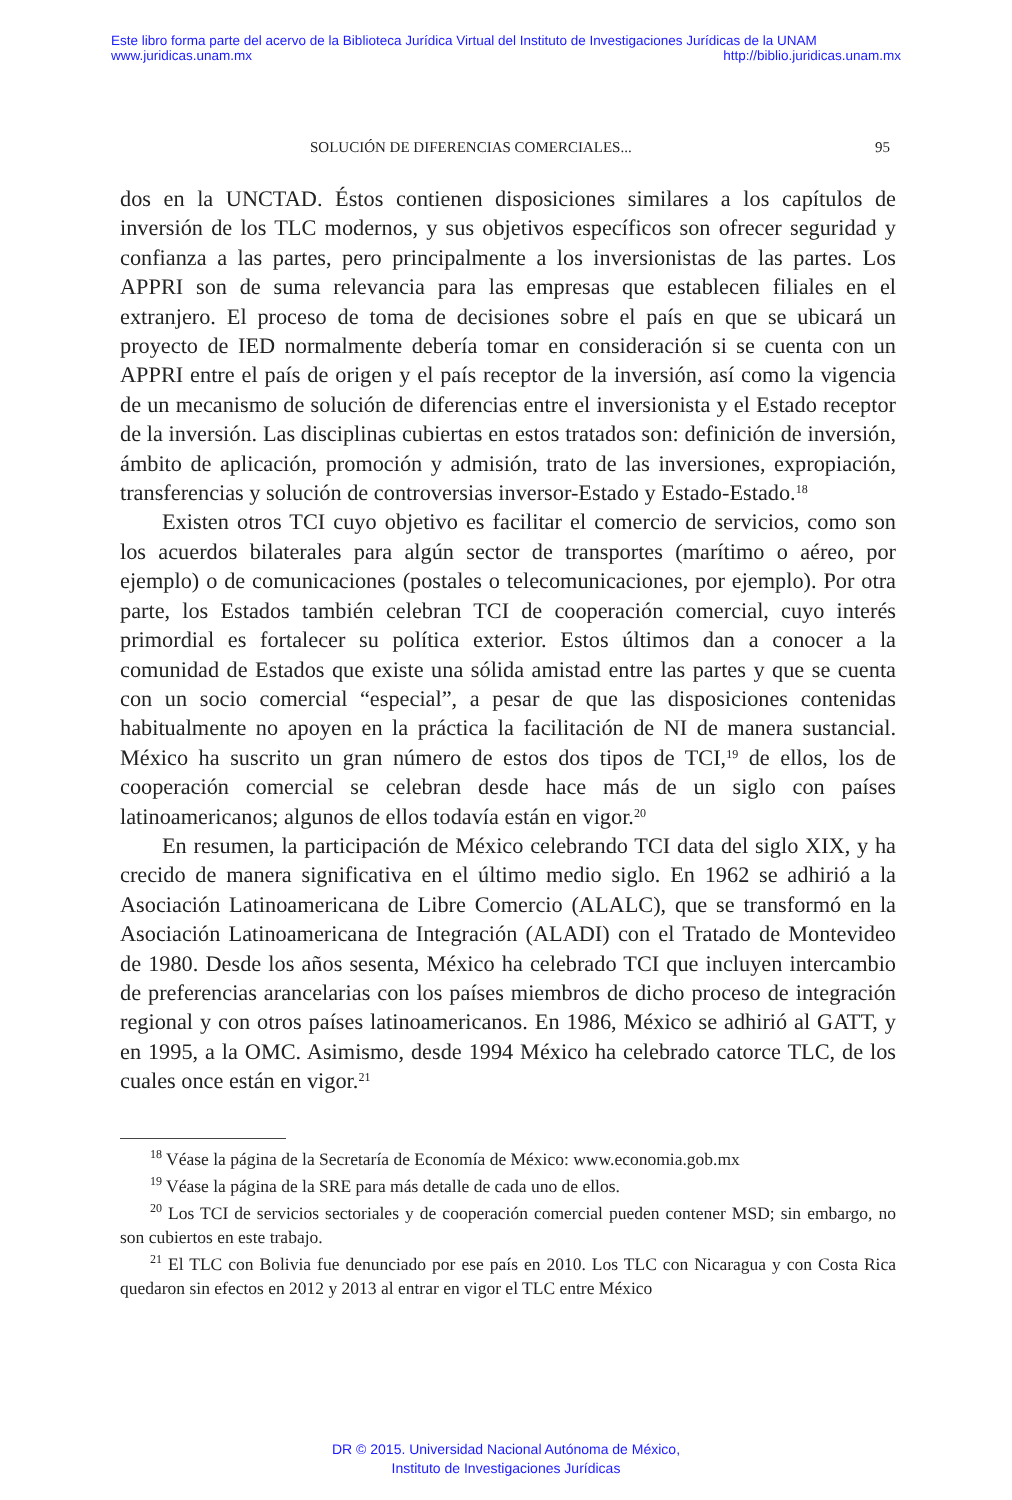Este libro forma parte del acervo de la Biblioteca Jurídica Virtual del Instituto de Investigaciones Jurídicas de la UNAM
www.juridicas.unam.mx http://biblio.juridicas.unam.mx
SOLUCIÓN DE DIFERENCIAS COMERCIALES... 95
dos en la UNCTAD. Éstos contienen disposiciones similares a los capítulos de inversión de los TLC modernos, y sus objetivos específicos son ofrecer seguridad y confianza a las partes, pero principalmente a los inversionistas de las partes. Los APPRI son de suma relevancia para las empresas que establecen filiales en el extranjero. El proceso de toma de decisiones sobre el país en que se ubicará un proyecto de IED normalmente debería tomar en consideración si se cuenta con un APPRI entre el país de origen y el país receptor de la inversión, así como la vigencia de un mecanismo de solución de diferencias entre el inversionista y el Estado receptor de la inversión. Las disciplinas cubiertas en estos tratados son: definición de inversión, ámbito de aplicación, promoción y admisión, trato de las inversiones, expropiación, transferencias y solución de controversias inversor-Estado y Estado-Estado.<sup>18</sup>
Existen otros TCI cuyo objetivo es facilitar el comercio de servicios, como son los acuerdos bilaterales para algún sector de transportes (marítimo o aéreo, por ejemplo) o de comunicaciones (postales o telecomunicaciones, por ejemplo). Por otra parte, los Estados también celebran TCI de cooperación comercial, cuyo interés primordial es fortalecer su política exterior. Estos últimos dan a conocer a la comunidad de Estados que existe una sólida amistad entre las partes y que se cuenta con un socio comercial “especial”, a pesar de que las disposiciones contenidas habitualmente no apoyen en la práctica la facilitación de NI de manera sustancial. México ha suscrito un gran número de estos dos tipos de TCI,<sup>19</sup> de ellos, los de cooperación comercial se celebran desde hace más de un siglo con países latinoamericanos; algunos de ellos todavía están en vigor.<sup>20</sup>
En resumen, la participación de México celebrando TCI data del siglo XIX, y ha crecido de manera significativa en el último medio siglo. En 1962 se adhirió a la Asociación Latinoamericana de Libre Comercio (ALALC), que se transformó en la Asociación Latinoamericana de Integración (ALADI) con el Tratado de Montevideo de 1980. Desde los años sesenta, México ha celebrado TCI que incluyen intercambio de preferencias arancelarias con los países miembros de dicho proceso de integración regional y con otros países latinoamericanos. En 1986, México se adhirió al GATT, y en 1995, a la OMC. Asimismo, desde 1994 México ha celebrado catorce TLC, de los cuales once están en vigor.<sup>21</sup>
<sup>18</sup> Véase la página de la Secretaría de Economía de México: www.economia.gob.mx
<sup>19</sup> Véase la página de la SRE para más detalle de cada uno de ellos.
<sup>20</sup> Los TCI de servicios sectoriales y de cooperación comercial pueden contener MSD; sin embargo, no son cubiertos en este trabajo.
<sup>21</sup> El TLC con Bolivia fue denunciado por ese país en 2010. Los TLC con Nicaragua y con Costa Rica quedaron sin efectos en 2012 y 2013 al entrar en vigor el TLC entre México
DR © 2015. Universidad Nacional Autónoma de México,
Instituto de Investigaciones Jurídicas